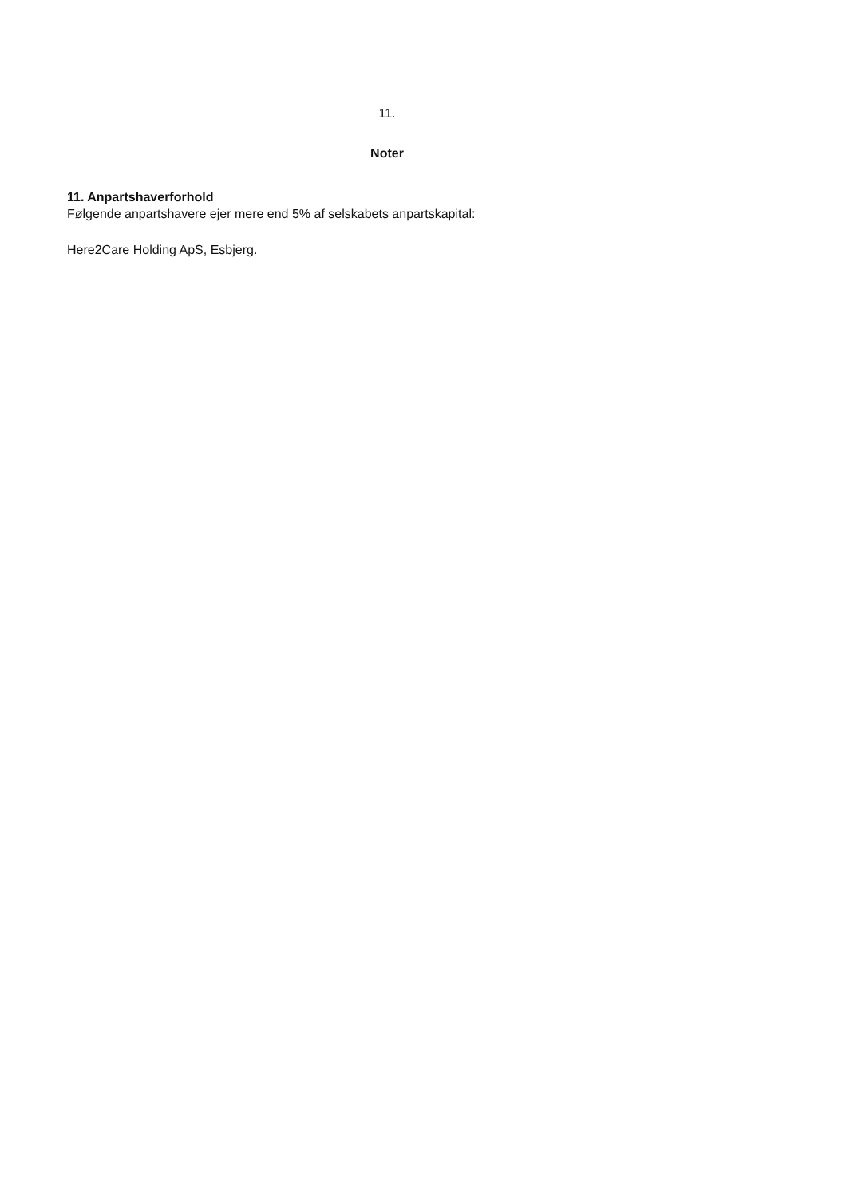11.
Noter
11. Anpartshaverforhold
Følgende anpartshavere ejer mere end 5% af selskabets anpartskapital:
Here2Care Holding ApS, Esbjerg.